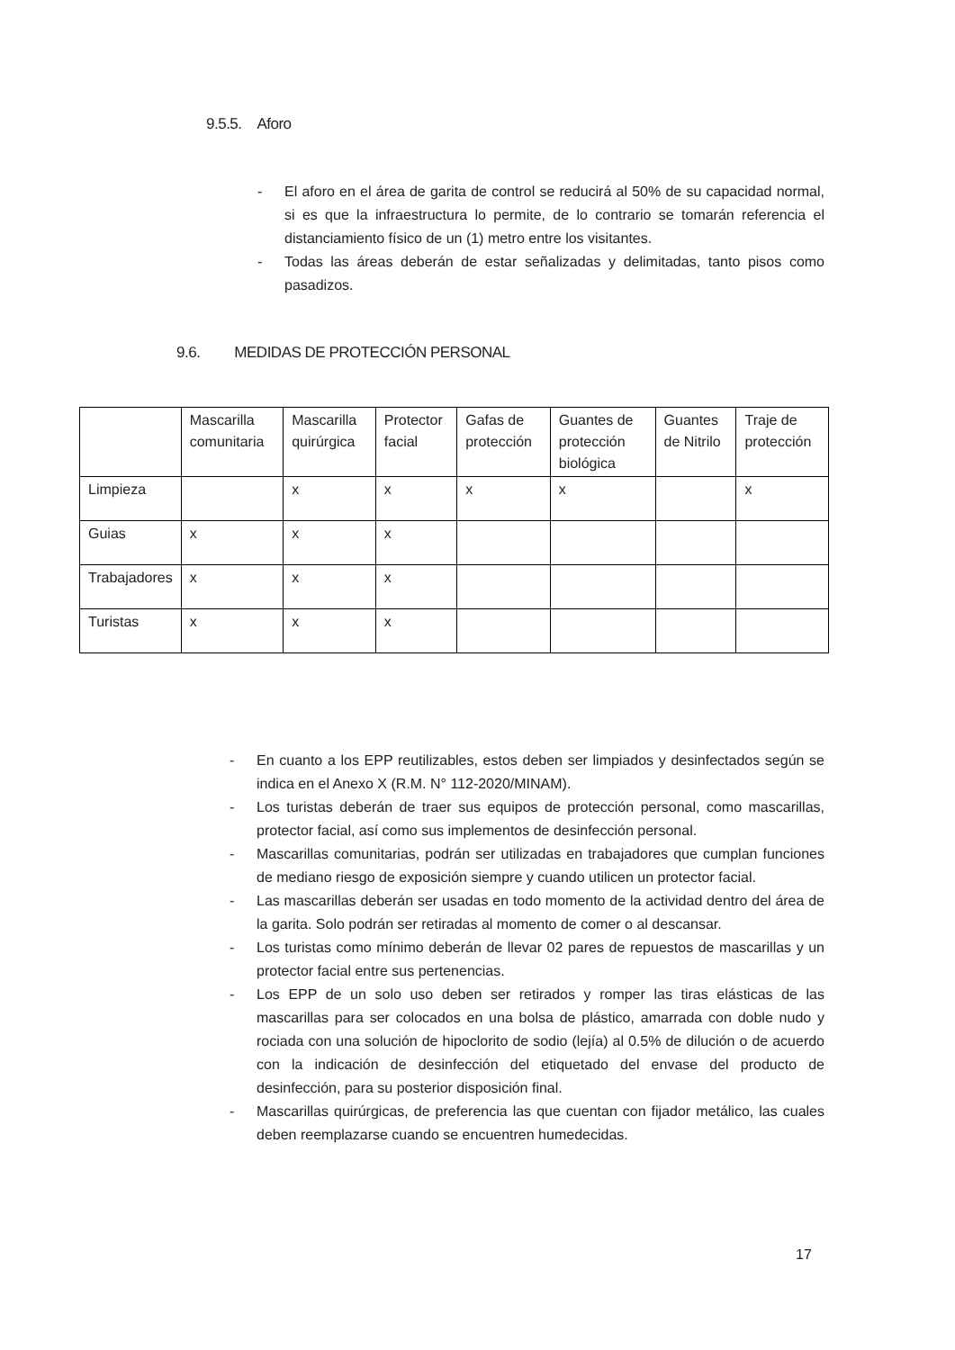9.5.5. Aforo
- El aforo en el área de garita de control se reducirá al 50% de su capacidad normal, si es que la infraestructura lo permite, de lo contrario se tomarán referencia el distanciamiento físico de un (1) metro entre los visitantes.
- Todas las áreas deberán de estar señalizadas y delimitadas, tanto pisos como pasadizos.
9.6. MEDIDAS DE PROTECCIÓN PERSONAL
| | Mascarilla comunitaria | Mascarilla quirúrgica | Protector facial | Gafas de protección | Guantes de protección biológica | Guantes de Nitrilo | Traje de protección |
| --- | --- | --- | --- | --- | --- | --- | --- |
| Limpieza | | x | x | x | x | | x |
| Guias | x | x | x | | | | |
| Trabajadores | x | x | x | | | | |
| Turistas | x | x | x | | | | |
- En cuanto a los EPP reutilizables, estos deben ser limpiados y desinfectados según se indica en el Anexo X (R.M. N° 112-2020/MINAM).
- Los turistas deberán de traer sus equipos de protección personal, como mascarillas, protector facial, así como sus implementos de desinfección personal.
- Mascarillas comunitarias, podrán ser utilizadas en trabajadores que cumplan funciones de mediano riesgo de exposición siempre y cuando utilicen un protector facial.
- Las mascarillas deberán ser usadas en todo momento de la actividad dentro del área de la garita. Solo podrán ser retiradas al momento de comer o al descansar.
- Los turistas como mínimo deberán de llevar 02 pares de repuestos de mascarillas y un protector facial entre sus pertenencias.
- Los EPP de un solo uso deben ser retirados y romper las tiras elásticas de las mascarillas para ser colocados en una bolsa de plástico, amarrada con doble nudo y rociada con una solución de hipoclorito de sodio (lejía) al 0.5% de dilución o de acuerdo con la indicación de desinfección del etiquetado del envase del producto de desinfección, para su posterior disposición final.
- Mascarillas quirúrgicas, de preferencia las que cuentan con fijador metálico, las cuales deben reemplazarse cuando se encuentren humedecidas.
17